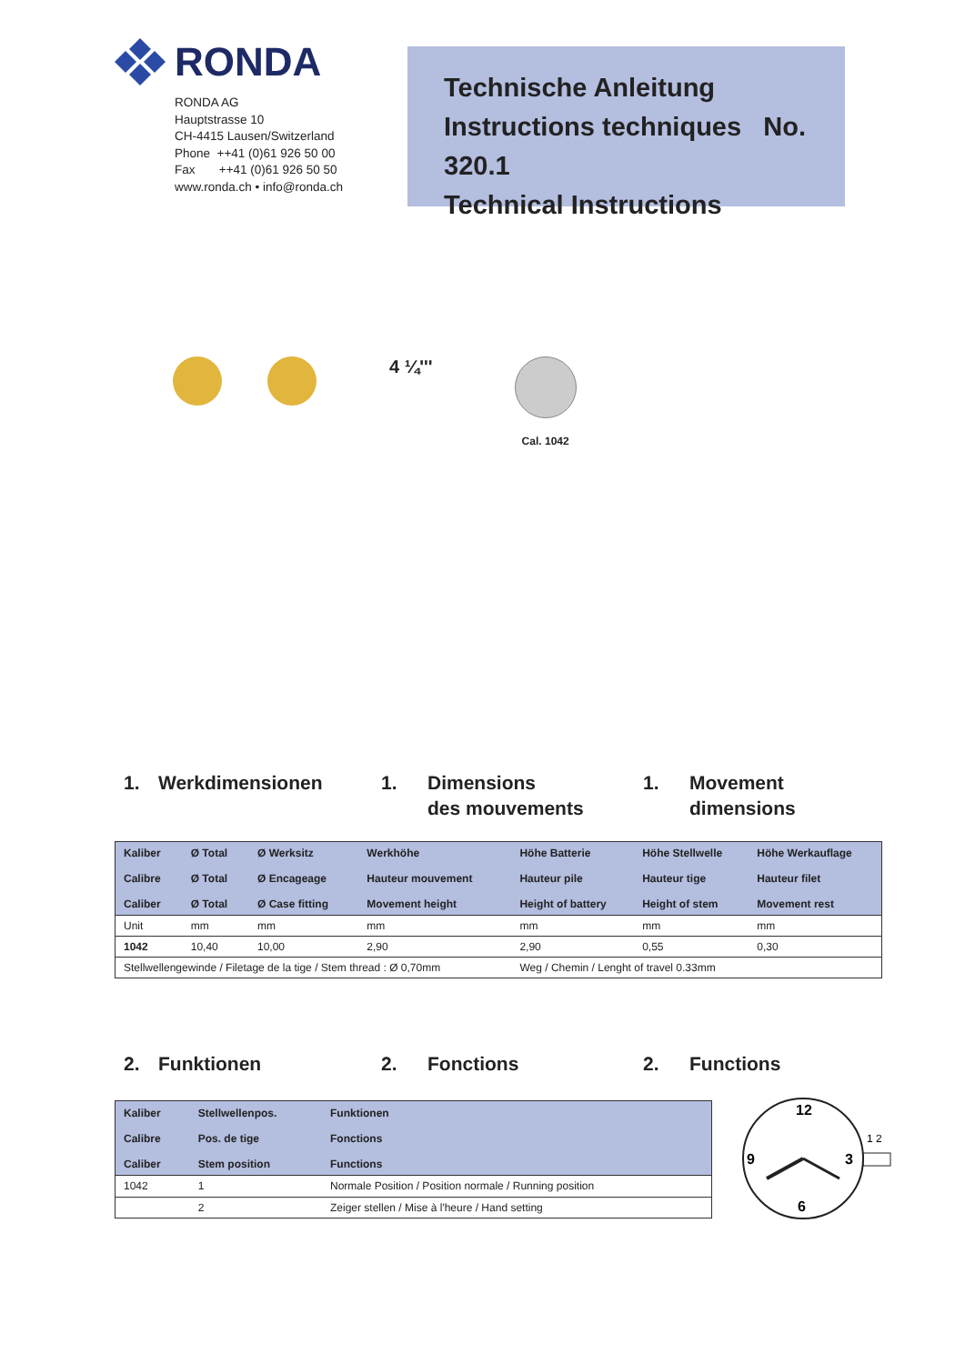RONDA
RONDA AG
Hauptstrasse 10
CH-4415 Lausen/Switzerland
Phone ++41 (0)61 926 50 00
Fax ++41 (0)61 926 50 50
www.ronda.ch • info@ronda.ch
Technische Anleitung
Instructions techniques No. 320.1
Technical Instructions
4 ¼'''
Cal. 1042
1. Werkdimensionen 1. Dimensions
des mouvements
1. Movement
dimensions
| Kaliber Calibre Caliber | Ø Total Ø Total Ø Total | Ø Werksitz Ø Encageage Ø Case fitting | Werkhöhe Hauteur mouvement Movement height | Höhe Batterie Hauteur pile Height of battery | Höhe Stellwelle Hauteur tige Height of stem | Höhe Werkauflage Hauteur filet Movement rest |
| Unit | mm | mm | mm | mm | mm | mm |
| 1042 | 10,40 | 10,00 | 2,90 | 2,90 | 0,55 | 0,30 |
| Stellwellengewinde / Filetage de la tige / Stem thread : Ø 0,70mm | | | | Weg / Chemin / Lenght of travel 0.33mm | | |
2. Funktionen 2. Fonctions 2. Functions
| Kaliber Calibre Caliber | Stellwellenpos. Pos. de tige Stem position | Funktionen Fonctions Functions |
| 1042 | 1 | Normale Position / Position normale / Running position |
| | 2 | Zeiger stellen / Mise à l'heure / Hand setting |
12
9
3
6
1 2